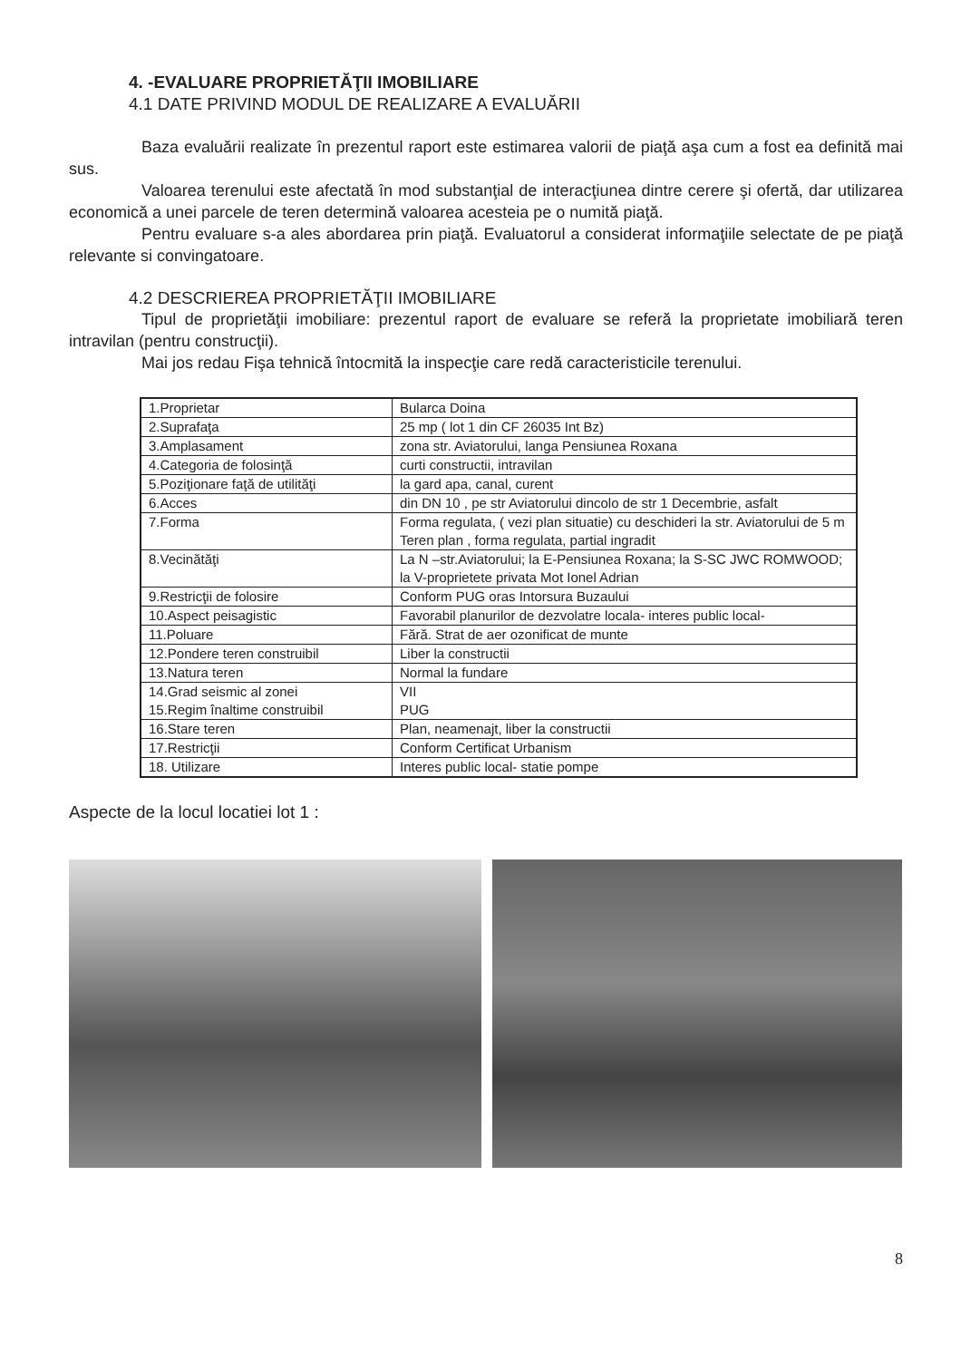4. -EVALUARE PROPRIETĂŢII IMOBILIARE
4.1 DATE PRIVIND MODUL DE REALIZARE A EVALUĂRII
Baza evaluării realizate în prezentul raport este estimarea valorii de piaţă aşa cum a fost ea definită mai sus.
Valoarea terenului este afectată în mod substanţial de interacţiunea dintre cerere şi ofertă, dar utilizarea economică a unei parcele de teren determină valoarea acesteia pe o numită piaţă.
Pentru evaluare s-a ales abordarea prin piaţă. Evaluatorul a considerat informaţiile selectate de pe piaţă relevante si convingatoare.
4.2 DESCRIEREA PROPRIETĂŢII IMOBILIARE
Tipul de proprietăţii imobiliare: prezentul raport de evaluare se referă la proprietate imobiliară teren intravilan (pentru construcţii).
Mai jos redau Fişa tehnică întocmită la inspecţie care redă caracteristicile terenului.
| 1.Proprietar | Bularca Doina |
| 2.Suprafaţa | 25 mp ( lot 1 din CF 26035 Int Bz) |
| 3.Amplasament | zona str. Aviatorului, langa Pensiunea Roxana |
| 4.Categoria de folosinţă | curti constructii, intravilan |
| 5.Poziţionare faţă de utilităţi | la gard apa, canal, curent |
| 6.Acces | din DN 10 , pe str Aviatorului dincolo de str 1 Decembrie, asfalt |
| 7.Forma | Forma regulata, ( vezi plan situatie) cu deschideri la str. Aviatorului de 5 m Teren plan , forma regulata, partial ingradit |
| 8.Vecinătăţi | La N –str.Aviatorului; la E-Pensiunea Roxana; la S-SC JWC ROMWOOD; la V-proprietete privata Mot Ionel Adrian |
| 9.Restricţii de folosire | Conform PUG oras Intorsura Buzaului |
| 10.Aspect peisagistic | Favorabil planurilor de dezvolatre locala- interes public local- |
| 11.Poluare | Fără. Strat de aer ozonificat de munte |
| 12.Pondere teren construibil | Liber la constructii |
| 13.Natura teren | Normal la fundare |
| 14.Grad seismic al zonei 15.Regim înaltime construibil | VII PUG |
| 16.Stare teren | Plan, neamenajt, liber la constructii |
| 17.Restricţii | Conform Certificat Urbanism |
| 18. Utilizare | Interes public local- statie pompe |
Aspecte de la locul locatiei lot 1 :
8